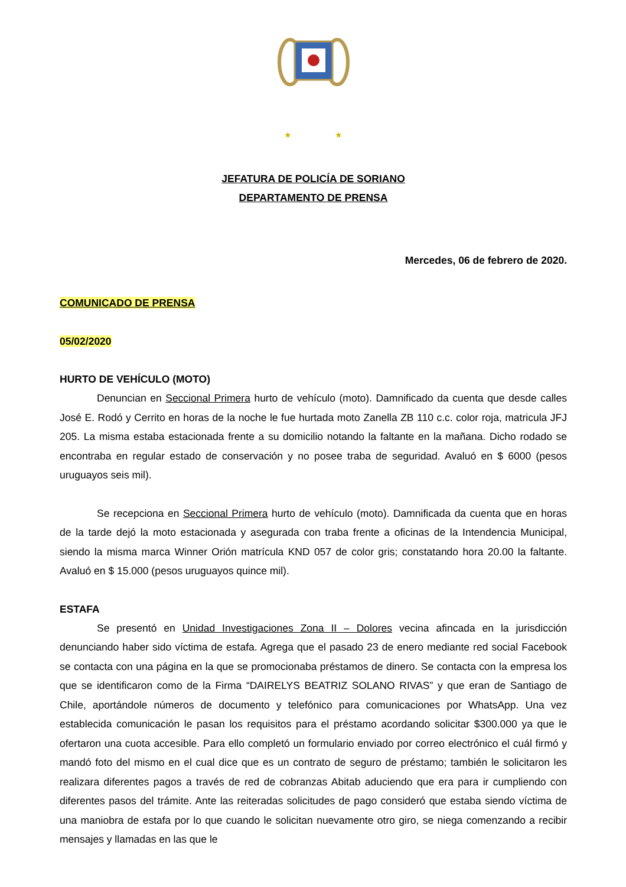★ ★
JEFATURA DE POLICÍA DE SORIANO
DEPARTAMENTO DE PRENSA
Mercedes, 06 de febrero de 2020.
COMUNICADO DE PRENSA
05/02/2020
HURTO DE VEHÍCULO (MOTO)
Denuncian en Seccional Primera hurto de vehículo (moto). Damnificado da cuenta que desde calles José E. Rodó y Cerrito en horas de la noche le fue hurtada moto Zanella ZB 110 c.c. color roja, matricula JFJ 205. La misma estaba estacionada frente a su domicilio notando la faltante en la mañana. Dicho rodado se encontraba en regular estado de conservación y no posee traba de seguridad. Avaluó en $ 6000 (pesos uruguayos seis mil).
Se recepciona en Seccional Primera hurto de vehículo (moto). Damnificada da cuenta que en horas de la tarde dejó la moto estacionada y asegurada con traba frente a oficinas de la Intendencia Municipal, siendo la misma marca Winner Orión matrícula KND 057 de color gris; constatando hora 20.00 la faltante. Avaluó en $ 15.000 (pesos uruguayos quince mil).
ESTAFA
Se presentó en Unidad Investigaciones Zona II – Dolores vecina afincada en la jurisdicción denunciando haber sido víctima de estafa. Agrega que el pasado 23 de enero mediante red social Facebook se contacta con una página en la que se promocionaba préstamos de dinero. Se contacta con la empresa los que se identificaron como de la Firma “DAIRELYS BEATRIZ SOLANO RIVAS” y que eran de Santiago de Chile, aportándole números de documento y telefónico para comunicaciones por WhatsApp. Una vez establecida comunicación le pasan los requisitos para el préstamo acordando solicitar $300.000 ya que le ofertaron una cuota accesible. Para ello completó un formulario enviado por correo electrónico el cuál firmó y mandó foto del mismo en el cual dice que es un contrato de seguro de préstamo; también le solicitaron les realizara diferentes pagos a través de red de cobranzas Abitab aduciendo que era para ir cumpliendo con diferentes pasos del trámite. Ante las reiteradas solicitudes de pago consideró que estaba siendo víctima de una maniobra de estafa por lo que cuando le solicitan nuevamente otro giro, se niega comenzando a recibir mensajes y llamadas en las que le